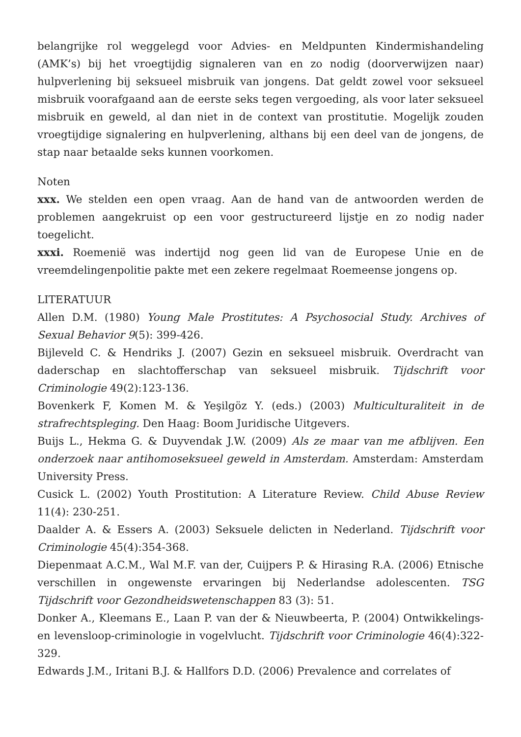belangrijke rol weggelegd voor Advies- en Meldpunten Kindermishandeling (AMK’s) bij het vroegtijdig signaleren van en zo nodig (doorverwijzen naar) hulpverlening bij seksueel misbruik van jongens. Dat geldt zowel voor seksueel misbruik voorafgaand aan de eerste seks tegen vergoeding, als voor later seksueel misbruik en geweld, al dan niet in de context van prostitutie. Mogelijk zouden vroegtijdige signalering en hulpverlening, althans bij een deel van de jongens, de stap naar betaalde seks kunnen voorkomen.
Noten
xxx. We stelden een open vraag. Aan de hand van de antwoorden werden de problemen aangekruist op een voor gestructureerd lijstje en zo nodig nader toegelicht.
xxxi. Roemenië was indertijd nog geen lid van de Europese Unie en de vreemdelingenpolitie pakte met een zekere regelmaat Roemeense jongens op.
LITERATUUR
Allen D.M. (1980) Young Male Prostitutes: A Psychosocial Study. Archives of Sexual Behavior 9(5): 399-426.
Bijleveld C. & Hendriks J. (2007) Gezin en seksueel misbruik. Overdracht van daderschap en slachtofferschap van seksueel misbruik. Tijdschrift voor Criminologie 49(2):123-136.
Bovenkerk F, Komen M. & Yeşilgöz Y. (eds.) (2003) Multiculturaliteit in de strafrechtspleging. Den Haag: Boom Juridische Uitgevers.
Buijs L., Hekma G. & Duyvendak J.W. (2009) Als ze maar van me afblijven. Een onderzoek naar antihomoseksueel geweld in Amsterdam. Amsterdam: Amsterdam University Press.
Cusick L. (2002) Youth Prostitution: A Literature Review. Child Abuse Review 11(4): 230-251.
Daalder A. & Essers A. (2003) Seksuele delicten in Nederland. Tijdschrift voor Criminologie 45(4):354-368.
Diepenmaat A.C.M., Wal M.F. van der, Cuijpers P. & Hirasing R.A. (2006) Etnische verschillen in ongewenste ervaringen bij Nederlandse adolescenten. TSG Tijdschrift voor Gezondheidswetenschappen 83 (3): 51.
Donker A., Kleemans E., Laan P. van der & Nieuwbeerta, P. (2004) Ontwikkelings- en levensloop-criminologie in vogelvlucht. Tijdschrift voor Criminologie 46(4):322-329.
Edwards J.M., Iritani B.J. & Hallfors D.D. (2006) Prevalence and correlates of